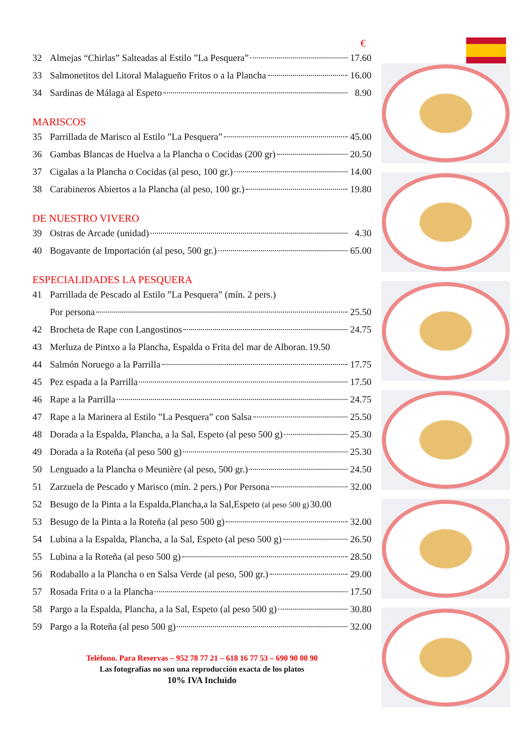€
32 Almejas “Chirlas” Salteadas al Estilo ”La Pesquera” 17.60
33 Salmonetitos del Litoral Malagueño Fritos o a la Plancha 16.00
34 Sardinas de Málaga al Espeto 8.90
MARISCOS
35 Parrillada de Marisco al Estilo ”La Pesquera” 45.00
36 Gambas Blancas de Huelva a la Plancha o Cocidas (200 gr) 20.50
37 Cigalas a la Plancha o Cocidas (al peso, 100 gr.) 14.00
38 Carabineros Abiertos a la Plancha (al peso, 100 gr.) 19.80
DE NUESTRO VIVERO
39 Ostras de Arcade (unidad) 4.30
40 Bogavante de Importación (al peso, 500 gr.) 65.00
ESPECIALIDADES LA PESQUERA
41 Parrillada de Pescado al Estilo ”La Pesquera” (mín. 2 pers.)
Por persona 25.50
42 Brocheta de Rape con Langostinos 24.75
43 Merluza de Pintxo a la Plancha, Espalda o Frita del mar de Alboran. 19.50
44 Salmón Noruego a la Parrilla 17.75
45 Pez espada a la Parrilla 17.50
46 Rape a la Parrilla 24.75
47 Rape a la Marinera al Estilo ”La Pesquera” con Salsa 25.50
48 Dorada a la Espalda, Plancha, a la Sal, Espeto (al peso 500 g) 25.30
49 Dorada a la Roteña (al peso 500 g) 25.30
50 Lenguado a la Plancha o Meunière (al peso, 500 gr.) 24.50
51 Zarzuela de Pescado y Marisco (mín. 2 pers.) Por Persona 32.00
52 Besugo de la Pinta a la Espalda,Plancha,a la Sal,Espeto (al peso 500 g) 30.00
53 Besugo de la Pinta a la Roteña (al peso 500 g) 32.00
54 Lubina a la Espalda, Plancha, a la Sal, Espeto (al peso 500 g) 26.50
55 Lubina a la Roteña (al peso 500 g) 28.50
56 Rodaballo a la Plancha o en Salsa Verde (al peso, 500 gr.) 29.00
57 Rosada Frita o a la Plancha 17.50
58 Pargo a la Espalda, Plancha, a la Sal, Espeto (al peso 500 g) 30.80
59 Pargo a la Roteña (al peso 500 g) 32.00
Teléfono. Para Reservas – 952 78 77 21 – 618 16 77 53 – 690 90 00 90
Las fotografías no son una reproducción exacta de los platos
10% IVA Incluido